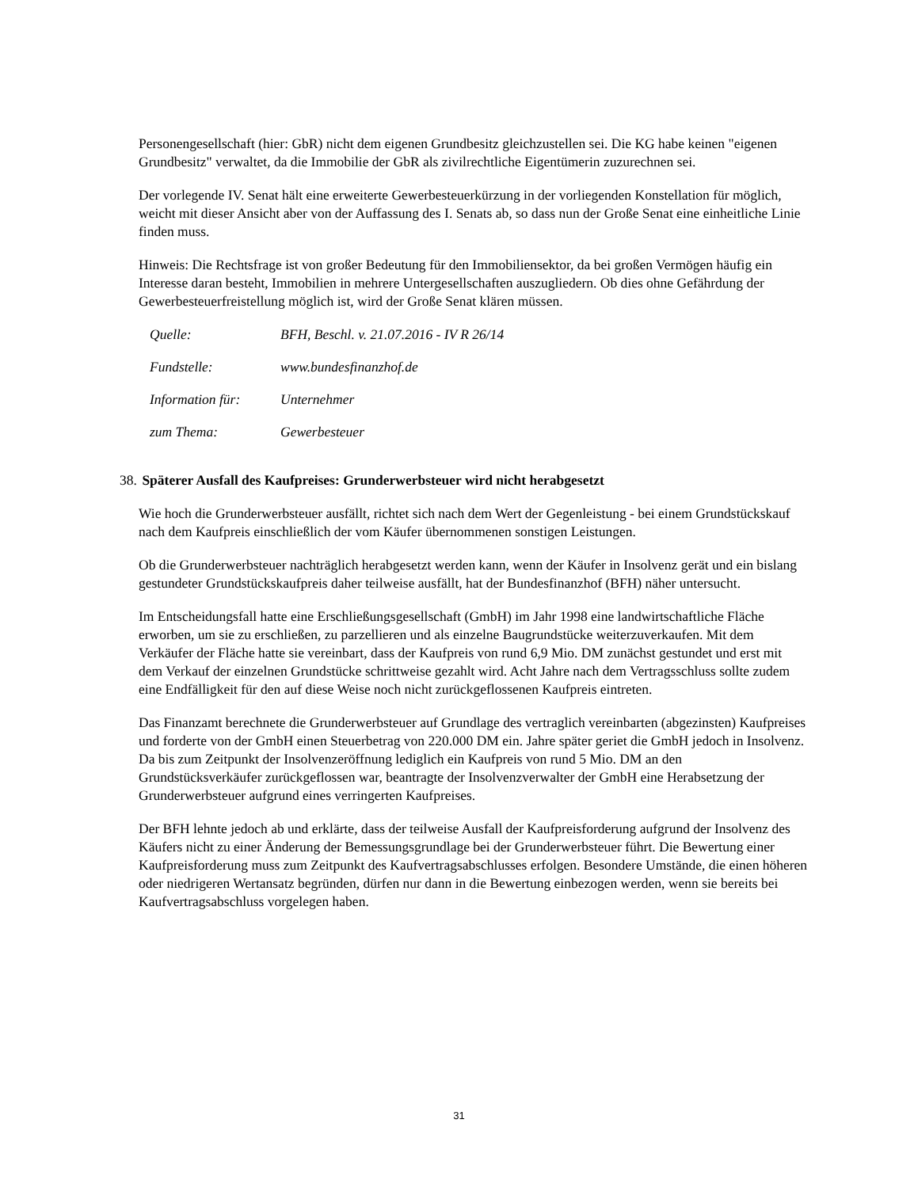Personengesellschaft (hier: GbR) nicht dem eigenen Grundbesitz gleichzustellen sei. Die KG habe keinen "eigenen Grundbesitz" verwaltet, da die Immobilie der GbR als zivilrechtliche Eigentümerin zuzurechnen sei.
Der vorlegende IV. Senat hält eine erweiterte Gewerbesteuerkürzung in der vorliegenden Konstellation für möglich, weicht mit dieser Ansicht aber von der Auffassung des I. Senats ab, so dass nun der Große Senat eine einheitliche Linie finden muss.
Hinweis: Die Rechtsfrage ist von großer Bedeutung für den Immobiliensektor, da bei großen Vermögen häufig ein Interesse daran besteht, Immobilien in mehrere Untergesellschaften auszugliedern. Ob dies ohne Gefährdung der Gewerbesteuerfreistellung möglich ist, wird der Große Senat klären müssen.
| Quelle: | BFH, Beschl. v. 21.07.2016 - IV R 26/14 |
| Fundstelle: | www.bundesfinanzhof.de |
| Information für: | Unternehmer |
| zum Thema: | Gewerbesteuer |
38. Späterer Ausfall des Kaufpreises: Grunderwerbsteuer wird nicht herabgesetzt
Wie hoch die Grunderwerbsteuer ausfällt, richtet sich nach dem Wert der Gegenleistung - bei einem Grundstückskauf nach dem Kaufpreis einschließlich der vom Käufer übernommenen sonstigen Leistungen.
Ob die Grunderwerbsteuer nachträglich herabgesetzt werden kann, wenn der Käufer in Insolvenz gerät und ein bislang gestundeter Grundstückskaufpreis daher teilweise ausfällt, hat der Bundesfinanzhof (BFH) näher untersucht.
Im Entscheidungsfall hatte eine Erschließungsgesellschaft (GmbH) im Jahr 1998 eine landwirtschaftliche Fläche erworben, um sie zu erschließen, zu parzellieren und als einzelne Baugrundstücke weiterzuverkaufen. Mit dem Verkäufer der Fläche hatte sie vereinbart, dass der Kaufpreis von rund 6,9 Mio. DM zunächst gestundet und erst mit dem Verkauf der einzelnen Grundstücke schrittweise gezahlt wird. Acht Jahre nach dem Vertragsschluss sollte zudem eine Endfälligkeit für den auf diese Weise noch nicht zurückgeflossenen Kaufpreis eintreten.
Das Finanzamt berechnete die Grunderwerbsteuer auf Grundlage des vertraglich vereinbarten (abgezinsten) Kaufpreises und forderte von der GmbH einen Steuerbetrag von 220.000 DM ein. Jahre später geriet die GmbH jedoch in Insolvenz. Da bis zum Zeitpunkt der Insolvenzeröffnung lediglich ein Kaufpreis von rund 5 Mio. DM an den Grundstücksverkäufer zurückgeflossen war, beantragte der Insolvenzverwalter der GmbH eine Herabsetzung der Grunderwerbsteuer aufgrund eines verringerten Kaufpreises.
Der BFH lehnte jedoch ab und erklärte, dass der teilweise Ausfall der Kaufpreisforderung aufgrund der Insolvenz des Käufers nicht zu einer Änderung der Bemessungsgrundlage bei der Grunderwerbsteuer führt. Die Bewertung einer Kaufpreisforderung muss zum Zeitpunkt des Kaufvertragsabschlusses erfolgen. Besondere Umstände, die einen höheren oder niedrigeren Wertansatz begründen, dürfen nur dann in die Bewertung einbezogen werden, wenn sie bereits bei Kaufvertragsabschluss vorgelegen haben.
31